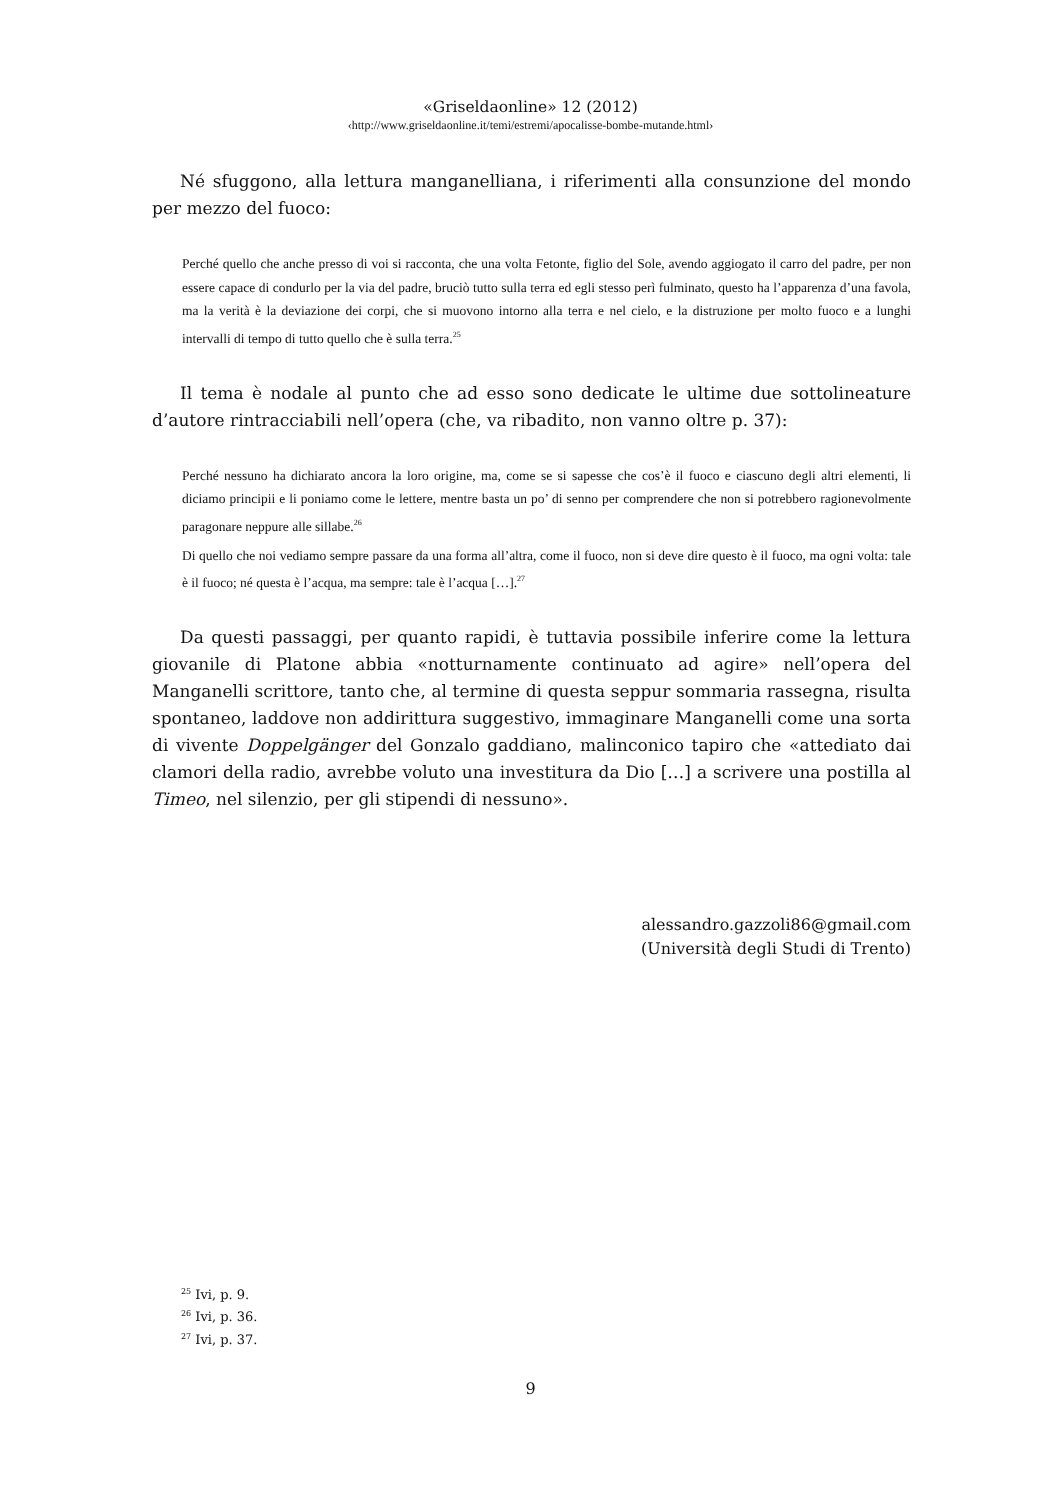«Griseldaonline» 12 (2012)
‹http://www.griseldaonline.it/temi/estremi/apocalisse-bombe-mutande.html›
Né sfuggono, alla lettura manganelliana, i riferimenti alla consunzione del mondo per mezzo del fuoco:
Perché quello che anche presso di voi si racconta, che una volta Fetonte, figlio del Sole, avendo aggiogato il carro del padre, per non essere capace di condurlo per la via del padre, bruciò tutto sulla terra ed egli stesso perì fulminato, questo ha l’apparenza d’una favola, ma la verità è la deviazione dei corpi, che si muovono intorno alla terra e nel cielo, e la distruzione per molto fuoco e a lunghi intervalli di tempo di tutto quello che è sulla terra.<sup>25</sup>
Il tema è nodale al punto che ad esso sono dedicate le ultime due sottolineature d’autore rintracciabili nell’opera (che, va ribadito, non vanno oltre p. 37):
Perché nessuno ha dichiarato ancora la loro origine, ma, come se si sapesse che cos’è il fuoco e ciascuno degli altri elementi, li diciamo principii e li poniamo come le lettere, mentre basta un po’ di senno per comprendere che non si potrebbero ragionevolmente paragonare neppure alle sillabe.<sup>26</sup>
Di quello che noi vediamo sempre passare da una forma all’altra, come il fuoco, non si deve dire questo è il fuoco, ma ogni volta: tale è il fuoco; né questa è l’acqua, ma sempre: tale è l’acqua […].<sup>27</sup>
Da questi passaggi, per quanto rapidi, è tuttavia possibile inferire come la lettura giovanile di Platone abbia «notturnamente continuato ad agire» nell’opera del Manganelli scrittore, tanto che, al termine di questa seppur sommaria rassegna, risulta spontaneo, laddove non addirittura suggestivo, immaginare Manganelli come una sorta di vivente Doppelgänger del Gonzalo gaddiano, malinconico tapiro che «attediato dai clamori della radio, avrebbe voluto una investitura da Dio […] a scrivere una postilla al Timeo, nel silenzio, per gli stipendi di nessuno».
alessandro.gazzoli86@gmail.com
(Università degli Studi di Trento)
<sup>25</sup> Ivi, p. 9.
<sup>26</sup> Ivi, p. 36.
<sup>27</sup> Ivi, p. 37.
9